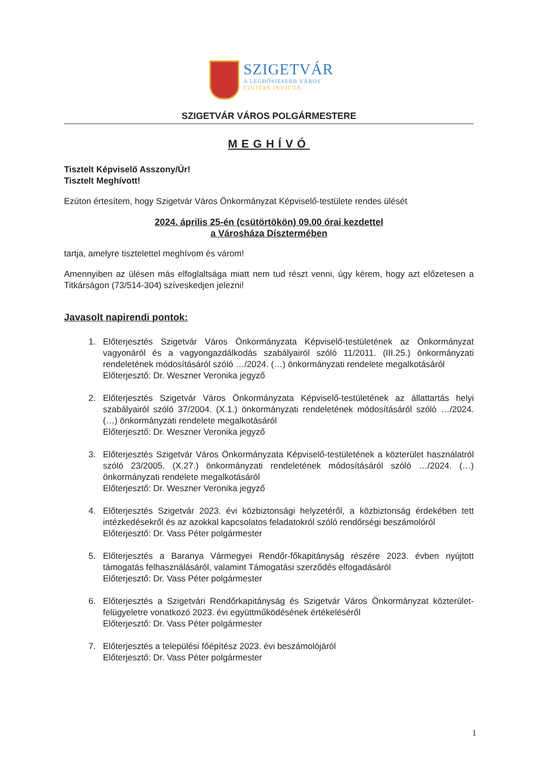SZIGETVÁR
A LEGHŐSIESEBB VÁROS
CIVITAS INVICTA
SZIGETVÁR VÁROS POLGÁRMESTERE
MEGHÍVÓ
Tisztelt Képviselő Asszony/Úr!
Tisztelt Meghívott!
Ezúton értesítem, hogy Szigetvár Város Önkormányzat Képviselő-testülete rendes ülését
2024. április 25-én (csütörtökön) 09.00 órai kezdettel
a Városháza Dísztermében
tartja, amelyre tisztelettel meghívom és várom!
Amennyiben az ülésen más elfoglaltsága miatt nem tud részt venni, úgy kérem, hogy azt előzetesen a Titkárságon (73/514-304) szíveskedjen jelezni!
Javasolt napirendi pontok:
1. Előterjesztés Szigetvár Város Önkormányzata Képviselő-testületének az Önkormányzat vagyonáról és a vagyongazdálkodás szabályairól szóló 11/2011. (III.25.) önkormányzati rendeletének módosításáról szóló …/2024. (…) önkormányzati rendelete megalkotásáról
Előterjesztő: Dr. Weszner Veronika jegyző
2. Előterjesztés Szigetvár Város Önkormányzata Képviselő-testületének az állattartás helyi szabályairól szóló 37/2004. (X.1.) önkormányzati rendeletének módosításáról szóló …/2024. (…) önkormányzati rendelete megalkotásáról
Előterjesztő: Dr. Weszner Veronika jegyző
3. Előterjesztés Szigetvár Város Önkormányzata Képviselő-testületének a közterület használatról szóló 23/2005. (X.27.) önkormányzati rendeletének módosításáról szóló …/2024. (…) önkormányzati rendelete megalkotásáról
Előterjesztő: Dr. Weszner Veronika jegyző
4. Előterjesztés Szigetvár 2023. évi közbiztonsági helyzetéről, a közbiztonság érdekében tett intézkedésekről és az azokkal kapcsolatos feladatokról szóló rendőrségi beszámolóról
Előterjesztő: Dr. Vass Péter polgármester
5. Előterjesztés a Baranya Vármegyei Rendőr-főkapitányság részére 2023. évben nyújtott támogatás felhasználásáról, valamint Támogatási szerződés elfogadásáról
Előterjesztő: Dr. Vass Péter polgármester
6. Előterjesztés a Szigetvári Rendőrkapitányság és Szigetvár Város Önkormányzat közterület-felügyeletre vonatkozó 2023. évi együttműködésének értékeléséről
Előterjesztő: Dr. Vass Péter polgármester
7. Előterjesztés a települési főépítész 2023. évi beszámolójáról
Előterjesztő: Dr. Vass Péter polgármester
1